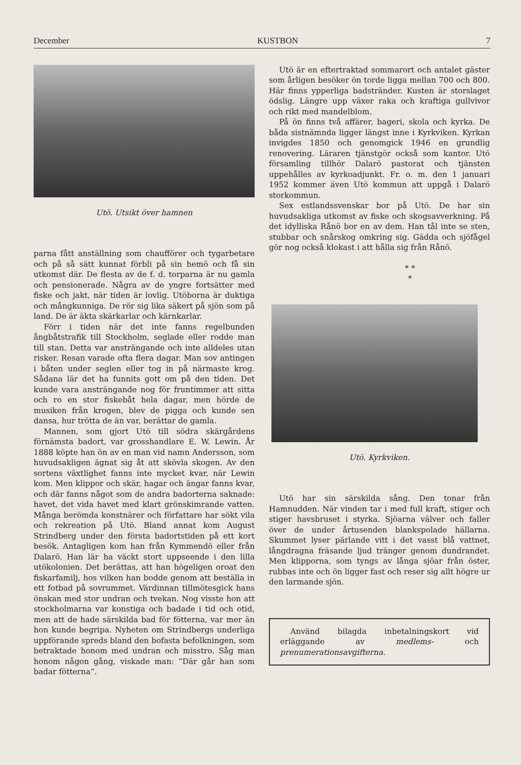December KUSTBON 7
Utö. Utsikt över hamnen
parna fått anställning som chaufförer och tygarbetare och på så sätt kunnat förbli på sin hemö och få sin utkomst där. De flesta av de f. d. torparna är nu gamla och pensionerade. Några av de yngre fortsätter med fiske och jakt, när tiden är lovlig. Utöborna är duktiga och mångkunniga. De rör sig lika säkert på sjön som på land. De är äkta skärkarlar och kärnkarlar.
Förr i tiden när det inte fanns regelbunden ångbåtstrafik till Stockholm, seglade eller rodde man till stan. Detta var ansträngande och inte alldeles utan risker. Resan varade ofta flera dagar. Man sov antingen i båten under seglen eller tog in på närmaste krog. Sådana lär det ha funnits gott om på den tiden. Det kunde vara ansträngande nog för fruntimmer att sitta och ro en stor fiskebåt hela dagar, men hörde de musiken från krogen, blev de pigga och kunde sen dansa, hur trötta de än var, berättar de gamla.
Mannen, som gjort Utö till södra skärgårdens förnämsta badort, var grosshandlare E. W. Lewin. År 1888 köpte han ön av en man vid namn Andersson, som huvudsakligen ägnat sig åt att skövla skogen. Av den sortens växtlighet fanns inte mycket kvar, när Lewin kom. Men klippor och skär, hagar och ängar fanns kvar, och där fanns något som de andra badorterna saknade: havet, det vida havet med klart grönskimrande vatten. Många berömda konstnärer och författare har sökt vila och rekreation på Utö. Bland annat kom August Strindberg under den första badortstiden på ett kort besök. Antagligen kom han från Kymmendö eller från Dalarö. Han lär ha väckt stort uppseende i den lilla utökolonien. Det berättas, att han högeligen oroat den fiskarfamilj, hos vilken han bodde genom att beställa in ett fotbad på sovrummet. Värdinnan tillmötesgick hans önskan med stor undran och tvekan. Nog visste hon att stockholmarna var konstiga och badade i tid och otid, men att de hade särskilda bad för fötterna, var mer än hon kunde begripa. Nyheten om Strindbergs underliga uppförande spreds bland den bofasta befolkningen, som betraktade honom med undran och misstro. Såg man honom någon gång, viskade man: ”Där går han som badar fötterna”.
Utö är en eftertraktad sommarort och antalet gäster som årligen besöker ön torde ligga mellan 700 och 800. Här finns ypperliga badstränder. Kusten är storslaget ödslig. Längre upp växer raka och kraftiga gullvivor och rikt med mandelblom.
På ön finns två affärer, bageri, skola och kyrka. De båda sistnämnda ligger längst inne i Kyrkviken. Kyrkan invigdes 1850 och genomgick 1946 en grundlig renovering. Läraren tjänstgör också som kantor. Utö församling tillhör Dalarö pastorat och tjänsten uppehålles av kyrkoadjunkt. Fr. o. m. den 1 januari 1952 kommer även Utö kommun att uppgå i Dalarö storkommun.
Sex estlandssvenskar bor på Utö. De har sin huvudsakliga utkomst av fiske och skogsavverkning. På det idylliska Rånö bor en av dem. Han tål inte se sten, stubbar och snårskog omkring sig. Gädda och sjöfågel gör nog också klokast i att hålla sig från Rånö.
* *
*
Utö. Kyrkviken.
Utö har sin särskilda sång. Den tonar från Hamnudden. När vinden tar i med full kraft, stiger och stiger havsbruset i styrka. Sjöarna välver och faller över de under årtusenden blankspolade hällarna. Skummet lyser pärlande vitt i det vasst blå vattnet, långdragna fräsande ljud tränger genom dundrandet. Men klipporna, som tyngs av långa sjöar från öster, rubbas inte och ön ligger fast och reser sig allt högre ur den larmande sjön.
Använd bilagda inbetalningskort vid erläggande av medlems- och prenumerationsavgifterna.